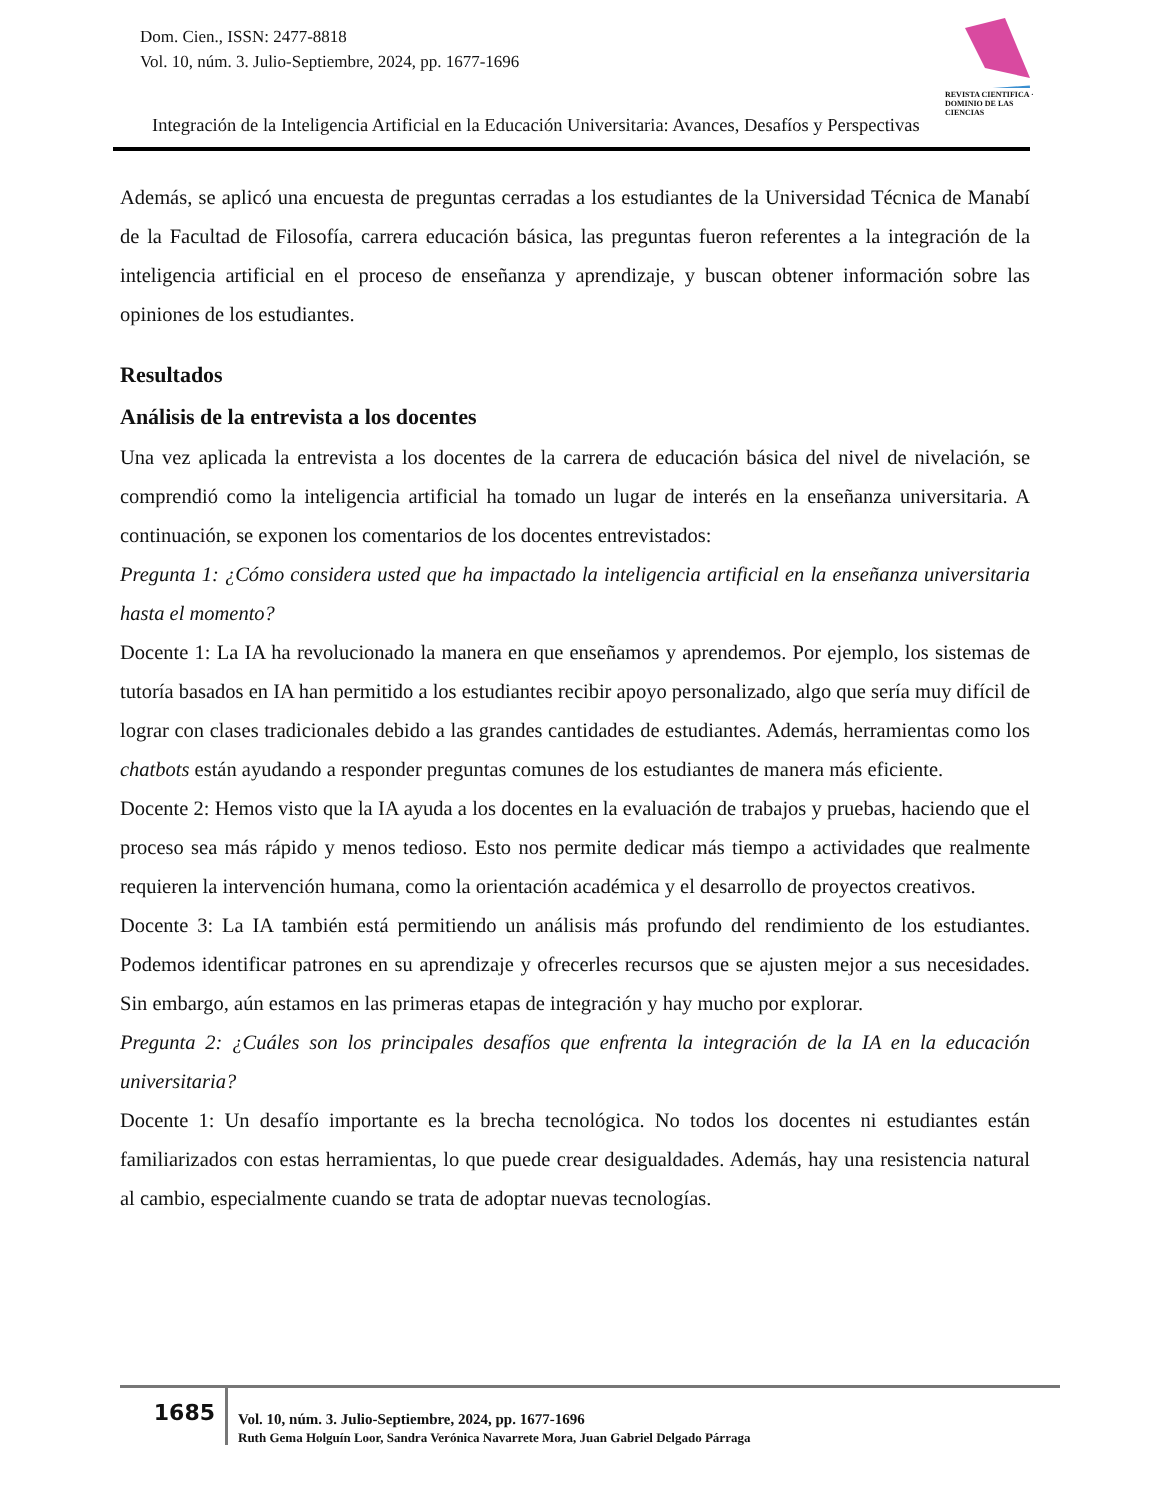Dom. Cien., ISSN: 2477-8818
Vol. 10, núm. 3. Julio-Septiembre, 2024, pp. 1677-1696
REVISTA CIENTIFICA · DOMINIO DE LAS CIENCIAS
Integración de la Inteligencia Artificial en la Educación Universitaria: Avances, Desafíos y Perspectivas
Además, se aplicó una encuesta de preguntas cerradas a los estudiantes de la Universidad Técnica de Manabí de la Facultad de Filosofía, carrera educación básica, las preguntas fueron referentes a la integración de la inteligencia artificial en el proceso de enseñanza y aprendizaje, y buscan obtener información sobre las opiniones de los estudiantes.
Resultados
Análisis de la entrevista a los docentes
Una vez aplicada la entrevista a los docentes de la carrera de educación básica del nivel de nivelación, se comprendió como la inteligencia artificial ha tomado un lugar de interés en la enseñanza universitaria. A continuación, se exponen los comentarios de los docentes entrevistados:
Pregunta 1: ¿Cómo considera usted que ha impactado la inteligencia artificial en la enseñanza universitaria hasta el momento?
Docente 1: La IA ha revolucionado la manera en que enseñamos y aprendemos. Por ejemplo, los sistemas de tutoría basados en IA han permitido a los estudiantes recibir apoyo personalizado, algo que sería muy difícil de lograr con clases tradicionales debido a las grandes cantidades de estudiantes. Además, herramientas como los chatbots están ayudando a responder preguntas comunes de los estudiantes de manera más eficiente.
Docente 2: Hemos visto que la IA ayuda a los docentes en la evaluación de trabajos y pruebas, haciendo que el proceso sea más rápido y menos tedioso. Esto nos permite dedicar más tiempo a actividades que realmente requieren la intervención humana, como la orientación académica y el desarrollo de proyectos creativos.
Docente 3: La IA también está permitiendo un análisis más profundo del rendimiento de los estudiantes. Podemos identificar patrones en su aprendizaje y ofrecerles recursos que se ajusten mejor a sus necesidades. Sin embargo, aún estamos en las primeras etapas de integración y hay mucho por explorar.
Pregunta 2: ¿Cuáles son los principales desafíos que enfrenta la integración de la IA en la educación universitaria?
Docente 1: Un desafío importante es la brecha tecnológica. No todos los docentes ni estudiantes están familiarizados con estas herramientas, lo que puede crear desigualdades. Además, hay una resistencia natural al cambio, especialmente cuando se trata de adoptar nuevas tecnologías.
1685
Vol. 10, núm. 3. Julio-Septiembre, 2024, pp. 1677-1696
Ruth Gema Holguín Loor, Sandra Verónica Navarrete Mora, Juan Gabriel Delgado Párraga